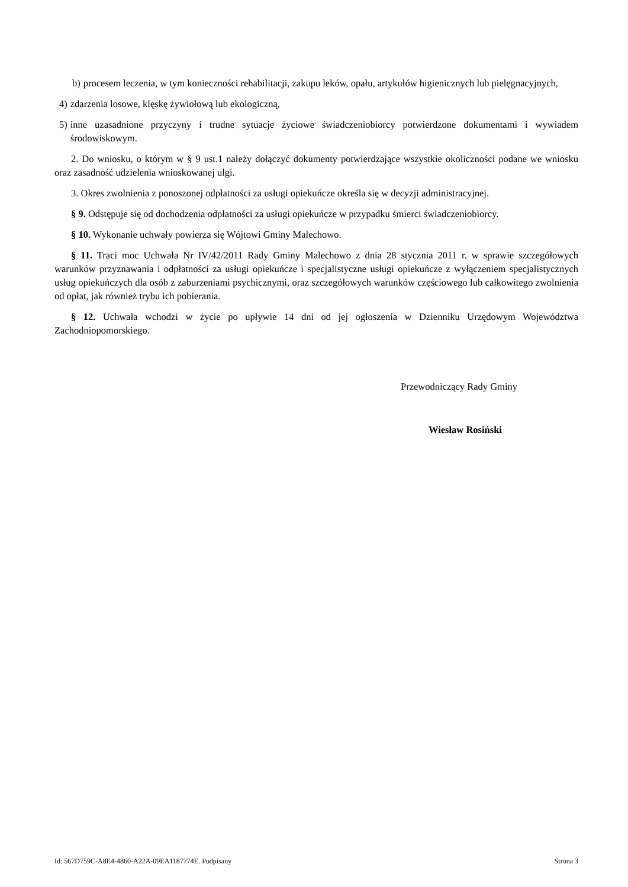b) procesem leczenia, w tym konieczności rehabilitacji, zakupu leków, opału, artykułów higienicznych lub pielęgnacyjnych,
4) zdarzenia losowe, klęskę żywiołową lub ekologiczną,
5) inne uzasadnione przyczyny i trudne sytuacje życiowe świadczeniobiorcy potwierdzone dokumentami i wywiadem środowiskowym.
2. Do wniosku, o którym w § 9 ust.1 należy dołączyć dokumenty potwierdzające wszystkie okoliczności podane we wniosku oraz zasadność udzielenia wnioskowanej ulgi.
3. Okres zwolnienia z ponoszonej odpłatności za usługi opiekuńcze określa się w decyzji administracyjnej.
§ 9. Odstępuje się od dochodzenia odpłatności za usługi opiekuńcze w przypadku śmierci świadczeniobiorcy.
§ 10. Wykonanie uchwały powierza się Wójtowi Gminy Malechowo.
§ 11. Traci moc Uchwała Nr IV/42/2011 Rady Gminy Malechowo z dnia 28 stycznia 2011 r. w sprawie szczegółowych warunków przyznawania i odpłatności za usługi opiekuńcze i specjalistyczne usługi opiekuńcze z wyłączeniem specjalistycznych usług opiekuńczych dla osób z zaburzeniami psychicznymi, oraz szczegółowych warunków częściowego lub całkowitego zwolnienia od opłat, jak również trybu ich pobierania.
§ 12. Uchwała wchodzi w życie po upływie 14 dni od jej ogłoszenia w Dzienniku Urzędowym Województwa Zachodniopomorskiego.
Przewodniczący Rady Gminy
Wiesław Rosiński
Id: 567D759C-A8E4-4860-A22A-09EA1187774E. Podpisany Strona 3